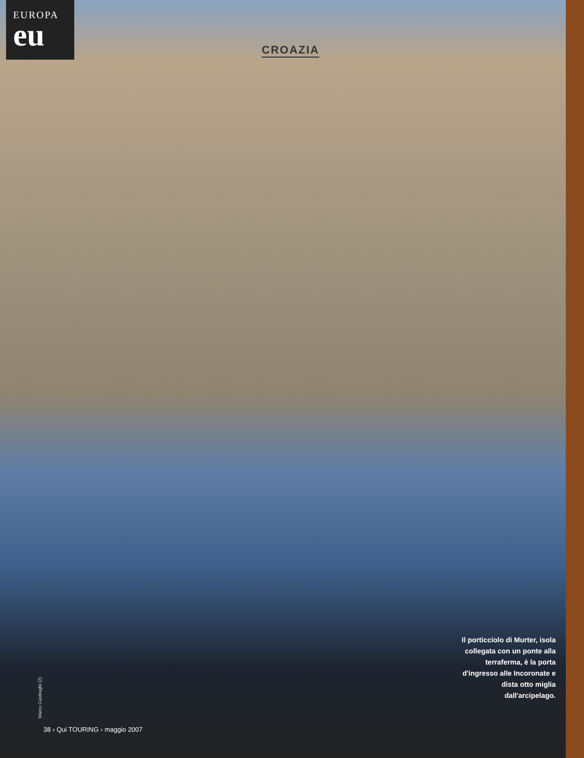EUROPA
eu
CROAZIA
Il porticciolo di Murter, isola collegata con un ponte alla terraferma, è la porta d'ingresso alle Incoronate e dista otto miglia dall'arcipelago.
Marco Castiraghi (2)
38 › Qui TOURING › maggio 2007